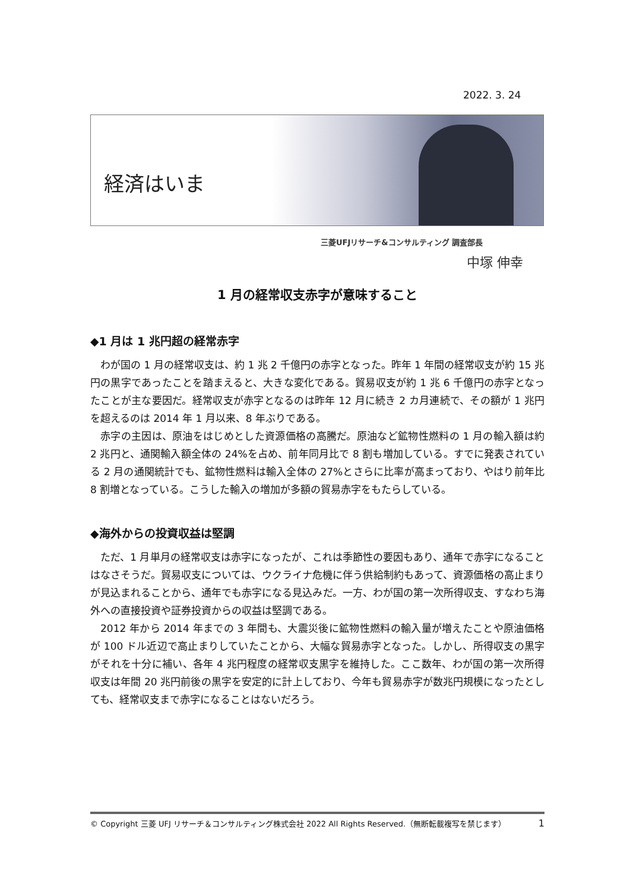2022. 3. 24
経済はいま
三菱UFJリサーチ&コンサルティング 調査部長
中塚 伸幸
1 月の経常収支赤字が意味すること
◆1 月は 1 兆円超の経常赤字
わが国の 1 月の経常収支は、約 1 兆 2 千億円の赤字となった。昨年 1 年間の経常収支が約 15 兆円の黒字であったことを踏まえると、大きな変化である。貿易収支が約 1 兆 6 千億円の赤字となったことが主な要因だ。経常収支が赤字となるのは昨年 12 月に続き 2 カ月連続で、その額が 1 兆円を超えるのは 2014 年 1 月以来、8 年ぶりである。
赤字の主因は、原油をはじめとした資源価格の高騰だ。原油など鉱物性燃料の 1 月の輸入額は約 2 兆円と、通関輸入額全体の 24%を占め、前年同月比で 8 割も増加している。すでに発表されている 2 月の通関統計でも、鉱物性燃料は輸入全体の 27%とさらに比率が高まっており、やはり前年比 8 割増となっている。こうした輸入の増加が多額の貿易赤字をもたらしている。
◆海外からの投資収益は堅調
ただ、1 月単月の経常収支は赤字になったが、これは季節性の要因もあり、通年で赤字になることはなさそうだ。貿易収支については、ウクライナ危機に伴う供給制約もあって、資源価格の高止まりが見込まれることから、通年でも赤字になる見込みだ。一方、わが国の第一次所得収支、すなわち海外への直接投資や証券投資からの収益は堅調である。
2012 年から 2014 年までの 3 年間も、大震災後に鉱物性燃料の輸入量が増えたことや原油価格が 100 ドル近辺で高止まりしていたことから、大幅な貿易赤字となった。しかし、所得収支の黒字がそれを十分に補い、各年 4 兆円程度の経常収支黒字を維持した。ここ数年、わが国の第一次所得収支は年間 20 兆円前後の黒字を安定的に計上しており、今年も貿易赤字が数兆円規模になったとしても、経常収支まで赤字になることはないだろう。
© Copyright 三菱 UFJ リサーチ＆コンサルティング株式会社 2022 All Rights Reserved.（無断転載複写を禁じます） 1